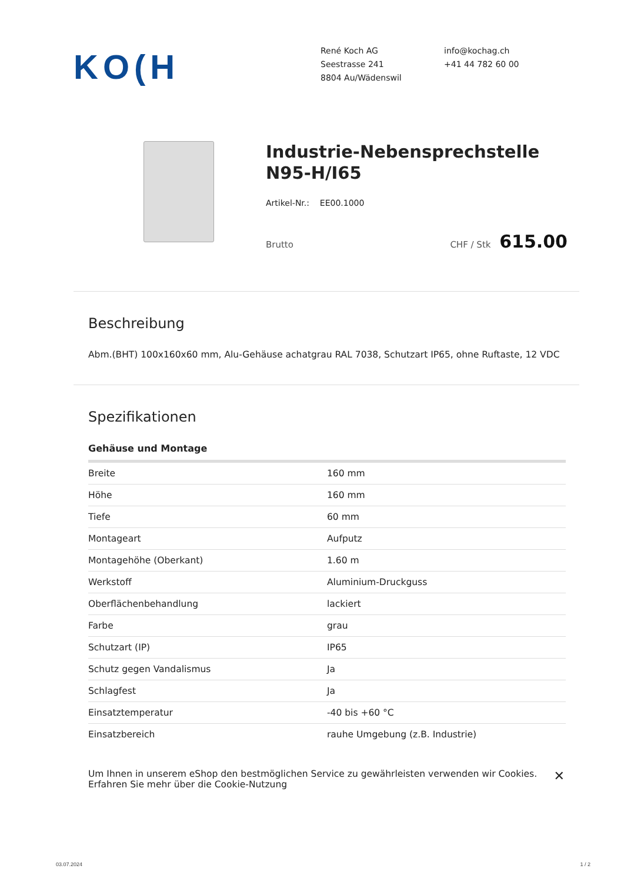KO(H
René Koch AG
Seestrasse 241
8804 Au/Wädenswil
info@kochag.ch
+41 44 782 60 00
Industrie-Nebensprechstelle N95-H/I65
Artikel-Nr.: EE00.1000
Brutto CHF / Stk 615.00
Beschreibung
Abm.(BHT) 100x160x60 mm, Alu-Gehäuse achatgrau RAL 7038, Schutzart IP65, ohne Ruftaste, 12 VDC
Spezifikationen
| Gehäuse und Montage | |
| --- | --- |
| Breite | 160 mm |
| Höhe | 160 mm |
| Tiefe | 60 mm |
| Montageart | Aufputz |
| Montagehöhe (Oberkant) | 1.60 m |
| Werkstoff | Aluminium-Druckguss |
| Oberflächenbehandlung | lackiert |
| Farbe | grau |
| Schutzart (IP) | IP65 |
| Schutz gegen Vandalismus | Ja |
| Schlagfest | Ja |
| Einsatztemperatur | -40 bis +60 °C |
| Einsatzbereich | rauhe Umgebung (z.B. Industrie) |
Um Ihnen in unserem eShop den bestmöglichen Service zu gewährleisten verwenden wir Cookies.
Erfahren Sie mehr über die Cookie-Nutzung
✕
03.07.2024 1 / 2